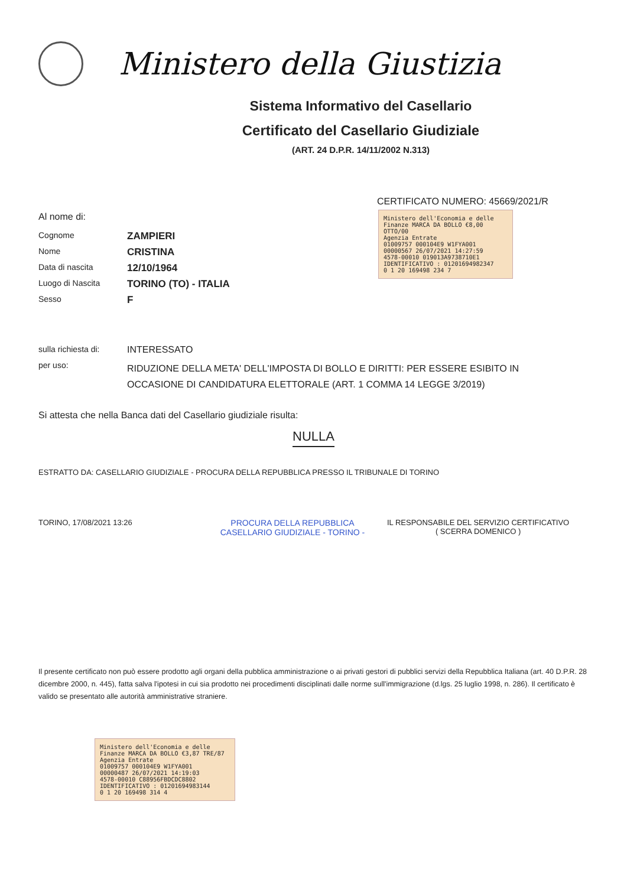Ministero della Giustizia
Sistema Informativo del Casellario
Certificato del Casellario Giudiziale
(ART. 24 D.P.R. 14/11/2002 N.313)
CERTIFICATO NUMERO: 45669/2021/R
Al nome di:
Cognome
ZAMPIERI
Nome
CRISTINA
Data di nascita
12/10/1964
Luogo di Nascita
TORINO (TO) - ITALIA
Sesso
F
Ministero dell'Economia e delle Finanze MARCA DA BOLLO €8,00 OTTO/00
Agenzia Entrate
01009757 000104E9 W1FYA001
00000567 26/07/2021 14:27:59
4578-00010 019013A9738710E1
IDENTIFICATIVO : 01201694982347
0 1 20 169498 234 7
sulla richiesta di:
INTERESSATO
per uso:
RIDUZIONE DELLA META' DELL'IMPOSTA DI BOLLO E DIRITTI: PER ESSERE ESIBITO IN OCCASIONE DI CANDIDATURA ELETTORALE (ART. 1 COMMA 14 LEGGE 3/2019)
Si attesta che nella Banca dati del Casellario giudiziale risulta:
NULLA
ESTRATTO DA: CASELLARIO GIUDIZIALE - PROCURA DELLA REPUBBLICA PRESSO IL TRIBUNALE DI TORINO
TORINO, 17/08/2021 13:26 PROCURA DELLA REPUBBLICA CASELLARIO GIUDIZIALE - TORINO -
IL RESPONSABILE DEL SERVIZIO CERTIFICATIVO
( SCERRA DOMENICO )
Il presente certificato non può essere prodotto agli organi della pubblica amministrazione o ai privati gestori di pubblici servizi della Repubblica Italiana (art. 40 D.P.R. 28 dicembre 2000, n. 445), fatta salva l'ipotesi in cui sia prodotto nei procedimenti disciplinati dalle norme sull'immigrazione (d.lgs. 25 luglio 1998, n. 286). Il certificato è valido se presentato alle autorità amministrative straniere.
Ministero dell'Economia e delle Finanze MARCA DA BOLLO €3,87 TRE/87
Agenzia Entrate
01009757 000104E9 W1FYA001
00000487 26/07/2021 14:19:03
4578-00010 C88956FBDCDC8802
IDENTIFICATIVO : 01201694983144
0 1 20 169498 314 4